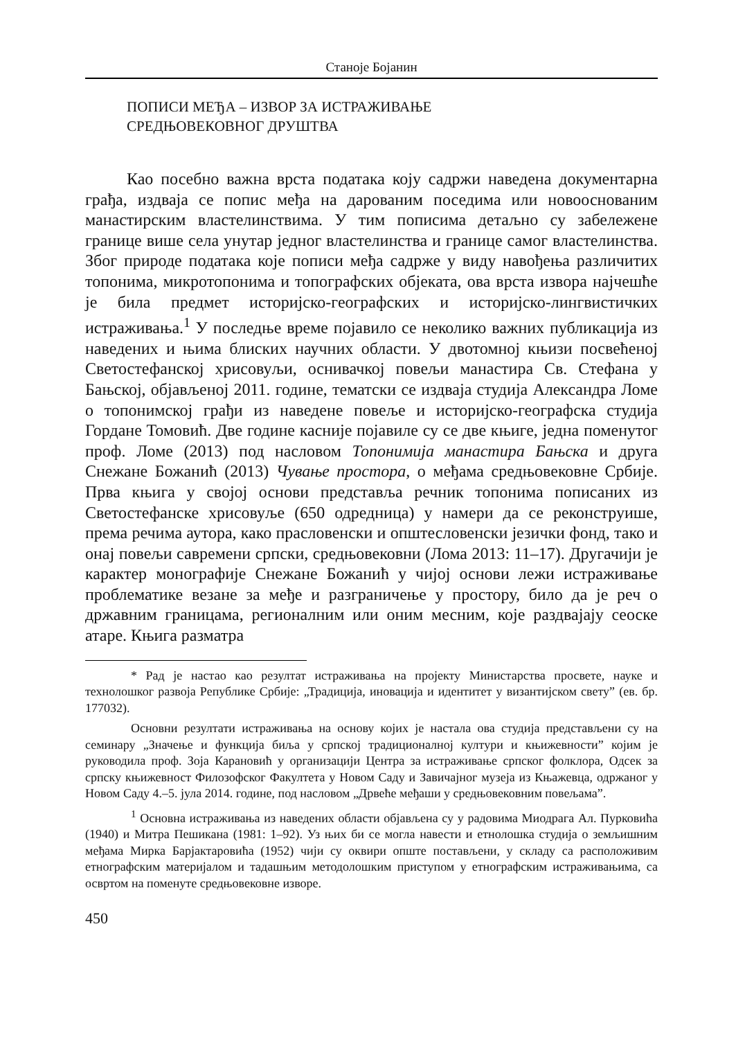Станоје Бојанин
ПОПИСИ МЕЂА – ИЗВОР ЗА ИСТРАЖИВАЊЕ
СРЕДЊОВЕКОВНОГ ДРУШТВА
Као посебно важна врста података коју садржи наведена документарна грађа, издваја се попис међа на дарованим поседима или новооснованим манастирским властелинствима. У тим пописима детаљно су забележене границе више села унутар једног властелинства и границе самог властелинства. Због природе података које пописи међа садрже у виду навођења различитих топонима, микротопонима и топографских објеката, ова врста извора најчешће је била предмет историјско-географских и историјско-лингвистичких истраживања.<sup>1</sup> У последње време појавило се неколико важних публикација из наведених и њима блиских научних области. У двотомној књизи посвећеној Светостефанској хрисовуљи, оснивачкој повељи манастира Св. Стефана у Бањској, објављеној 2011. године, тематски се издваја студија Александра Ломе о топонимској грађи из наведене повеље и историјско-географска студија Гордане Томовић. Две године касније појавиле су се две књиге, једна поменутог проф. Ломе (2013) под насловом Топонимија манастира Бањска и друга Снежане Божанић (2013) Чување простора, о међама средњовековне Србије. Прва књига у својој основи представља речник топонима пописаних из Светостефанске хрисовуље (650 одредница) у намери да се реконструише, према речима аутора, како прасловенски и општесловенски језички фонд, тако и онај повељи савремени српски, средњовековни (Лома 2013: 11–17). Другачији је карактер монографије Снежане Божанић у чијој основи лежи истраживање проблематике везане за међе и разграничење у простору, било да је реч о државним границама, регионалним или оним месним, које раздвајају сеоске атаре. Књига разматра
* Рад је настао као резултат истраживања на пројекту Министарства просвете, науке и технолошког развоја Републике Србије: „Традиција, иновација и идентитет у византијском свету” (ев. бр. 177032).
Основни резултати истраживања на основу којих је настала ова студија представљени су на семинару „Значење и функција биља у српској традиционалној култури и књижевности” којим је руководила проф. Зоја Карановић у организацији Центра за истраживање српског фолклора, Одсек за српску књижевност Филозофског Факултета у Новом Саду и Завичајног музеја из Књажевца, одржаног у Новом Саду 4.–5. јула 2014. године, под насловом „Дрвеће међаши у средњовековним повељама”.
<sup>1</sup> Основна истраживања из наведених области објављена су у радовима Миодрага Ал. Пурковића (1940) и Митра Пешикана (1981: 1–92). Уз њих би се могла навести и етнолошка студија о земљишним међама Мирка Барјактаровића (1952) чији су оквири опште постављени, у складу са расположивим етнографским материјалом и тадашњим методолошким приступом у етнографским истраживањима, са освртом на поменуте средњовековне изворе.
450